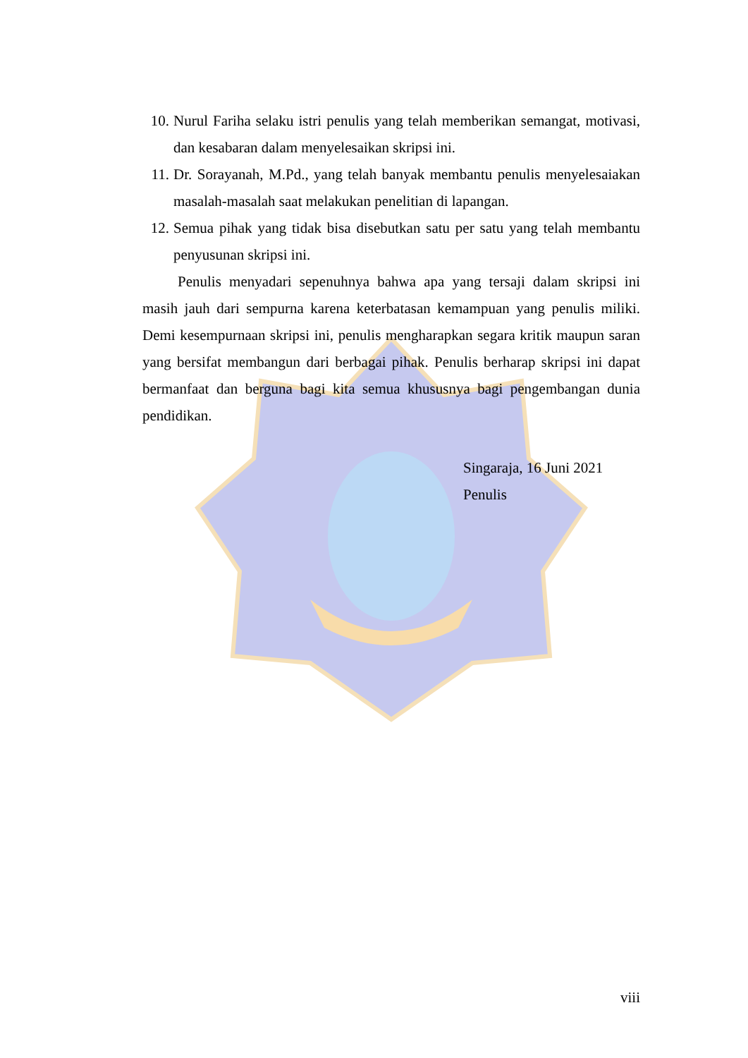10. Nurul Fariha selaku istri penulis yang telah memberikan semangat, motivasi, dan kesabaran dalam menyelesaikan skripsi ini.
11. Dr. Sorayanah, M.Pd., yang telah banyak membantu penulis menyelesaiakan masalah-masalah saat melakukan penelitian di lapangan.
12. Semua pihak yang tidak bisa disebutkan satu per satu yang telah membantu penyusunan skripsi ini.
Penulis menyadari sepenuhnya bahwa apa yang tersaji dalam skripsi ini masih jauh dari sempurna karena keterbatasan kemampuan yang penulis miliki. Demi kesempurnaan skripsi ini, penulis mengharapkan segara kritik maupun saran yang bersifat membangun dari berbagai pihak. Penulis berharap skripsi ini dapat bermanfaat dan berguna bagi kita semua khususnya bagi pengembangan dunia pendidikan.
Singaraja, 16 Juni 2021
Penulis
viii